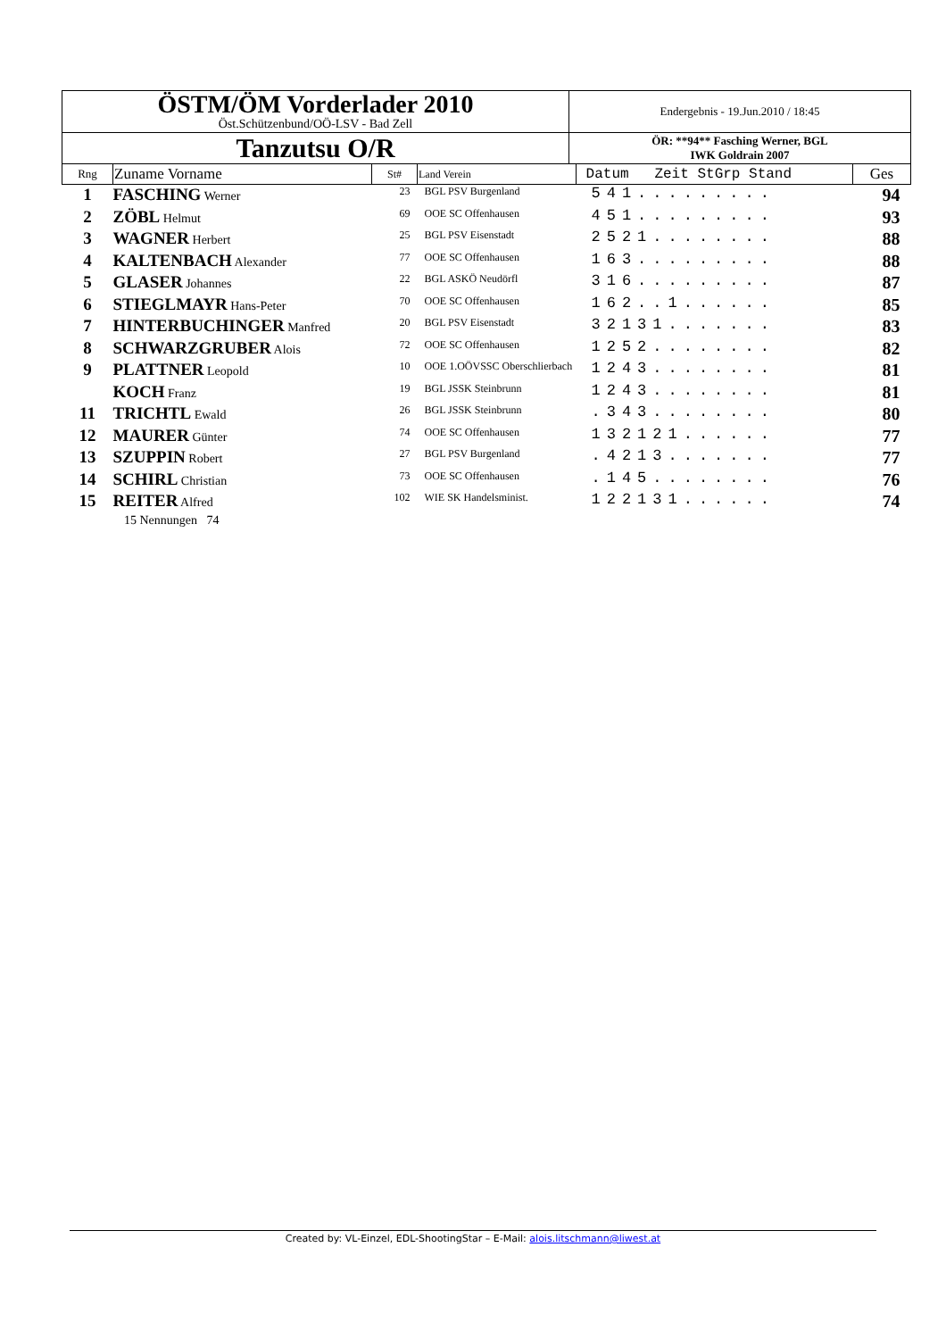| ÖSTM/ÖM Vorderlader 2010 Öst.Schützenbund/OÖ-LSV - Bad Zell | Endergebnis - 19.Jun.2010 / 18:45 |
| Tanzutsu O/R | ÖR: **94** Fasching Werner, BGL IWK Goldrain 2007 |
| Rng | Zuname Vorname | St# | Land Verein | Datum Zeit StGrp Stand | Ges |
| --- | --- | --- | --- | --- | --- |
| 1 | FASCHING Werner | 23 | BGL PSV Burgenland | 541......... | 94 |
| 2 | ZÖBL Helmut | 69 | OOE SC Offenhausen | 451......... | 93 |
| 3 | WAGNER Herbert | 25 | BGL PSV Eisenstadt | 2521........ | 88 |
| 4 | KALTENBACH Alexander | 77 | OOE SC Offenhausen | 163......... | 88 |
| 5 | GLASER Johannes | 22 | BGL ASKÖ Neudörfl | 316......... | 87 |
| 6 | STIEGLMAYR Hans-Peter | 70 | OOE SC Offenhausen | 162..1...... | 85 |
| 7 | HINTERBUCHINGER Manfred | 20 | BGL PSV Eisenstadt | 32131....... | 83 |
| 8 | SCHWARZGRUBER Alois | 72 | OOE SC Offenhausen | 1252........ | 82 |
| 9 | PLATTNER Leopold | 10 | OOE 1.OÖVSSC Oberschlierbach | 1243........ | 81 |
| | KOCH Franz | 19 | BGL JSSK Steinbrunn | 1243........ | 81 |
| 11 | TRICHTL Ewald | 26 | BGL JSSK Steinbrunn | .343........ | 80 |
| 12 | MAURER Günter | 74 | OOE SC Offenhausen | 132121...... | 77 |
| 13 | SZUPPIN Robert | 27 | BGL PSV Burgenland | .4213....... | 77 |
| 14 | SCHIRL Christian | 73 | OOE SC Offenhausen | .145........ | 76 |
| 15 | REITER Alfred | 102 | WIE SK Handelsminist. | 122131...... | 74 |
15 Nennungen 74
Created by: VL-Einzel, EDL-ShootingStar – E-Mail: alois.litschmann@liwest.at